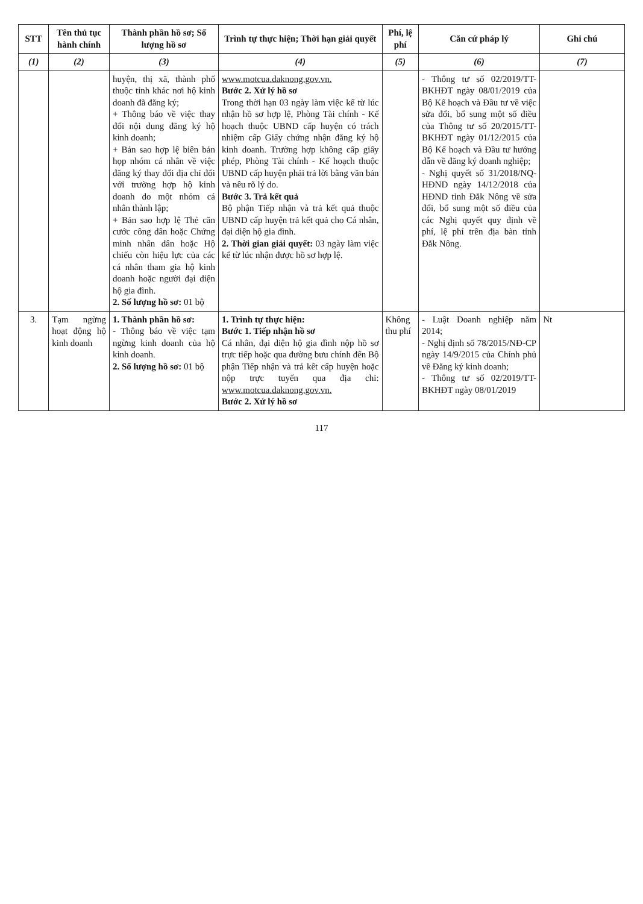| STT | Tên thủ tục hành chính | Thành phần hồ sơ; Số lượng hồ sơ | Trình tự thực hiện; Thời hạn giải quyết | Phí, lệ phí | Căn cứ pháp lý | Ghi chú |
| --- | --- | --- | --- | --- | --- | --- |
| (1) | (2) | (3) | (4) | (5) | (6) | (7) |
| | | huyện, thị xã, thành phố thuộc tỉnh khác nơi hộ kinh doanh đã đăng ký; + Thông báo về việc thay đổi nội dung đăng ký hộ kinh doanh; + Bản sao hợp lệ biên bản họp nhóm cá nhân về việc đăng ký thay đổi địa chỉ đối với trường hợp hộ kinh doanh do một nhóm cá nhân thành lập; + Bản sao hợp lệ Thẻ căn cước công dân hoặc Chứng minh nhân dân hoặc Hộ chiếu còn hiệu lực của các cá nhân tham gia hộ kinh doanh hoặc người đại diện hộ gia đình. 2. Số lượng hồ sơ: 01 bộ | www.motcua.daknong.gov.vn. Bước 2. Xử lý hồ sơ Trong thời hạn 03 ngày làm việc kể từ lúc nhận hồ sơ hợp lệ, Phòng Tài chính - Kế hoạch thuộc UBND cấp huyện có trách nhiệm cấp Giấy chứng nhận đăng ký hộ kinh doanh. Trường hợp không cấp giấy phép, Phòng Tài chính - Kế hoạch thuộc UBND cấp huyện phải trả lời bằng văn bản và nêu rõ lý do. Bước 3. Trả kết quả Bộ phận Tiếp nhận và trả kết quả thuộc UBND cấp huyện trả kết quả cho Cá nhân, đại diện hộ gia đình. 2. Thời gian giải quyết: 03 ngày làm việc kể từ lúc nhận được hồ sơ hợp lệ. | | - Thông tư số 02/2019/TT-BKHĐT ngày 08/01/2019 của Bộ Kế hoạch và Đầu tư về việc sửa đổi, bổ sung một số điều của Thông tư số 20/2015/TT-BKHĐT ngày 01/12/2015 của Bộ Kế hoạch và Đầu tư hướng dẫn về đăng ký doanh nghiệp; - Nghị quyết số 31/2018/NQ-HĐND ngày 14/12/2018 của HĐND tỉnh Đắk Nông về sửa đổi, bổ sung một số điều của các Nghị quyết quy định về phí, lệ phí trên địa bàn tỉnh Đắk Nông. | |
| 3. | Tạm ngừng hoạt động hộ kinh doanh | 1. Thành phần hồ sơ: - Thông báo về việc tạm ngừng kinh doanh của hộ kinh doanh. 2. Số lượng hồ sơ: 01 bộ | 1. Trình tự thực hiện: Bước 1. Tiếp nhận hồ sơ Cá nhân, đại diện hộ gia đình nộp hồ sơ trực tiếp hoặc qua đường bưu chính đến Bộ phận Tiếp nhận và trả kết cấp huyện hoặc nộp trực tuyến qua địa chỉ: www.motcua.daknong.gov.vn. Bước 2. Xử lý hồ sơ | Không thu phí | - Luật Doanh nghiệp năm 2014; - Nghị định số 78/2015/NĐ-CP ngày 14/9/2015 của Chính phủ về Đăng ký kinh doanh; - Thông tư số 02/2019/TT-BKHĐT ngày 08/01/2019 | Nt |
117